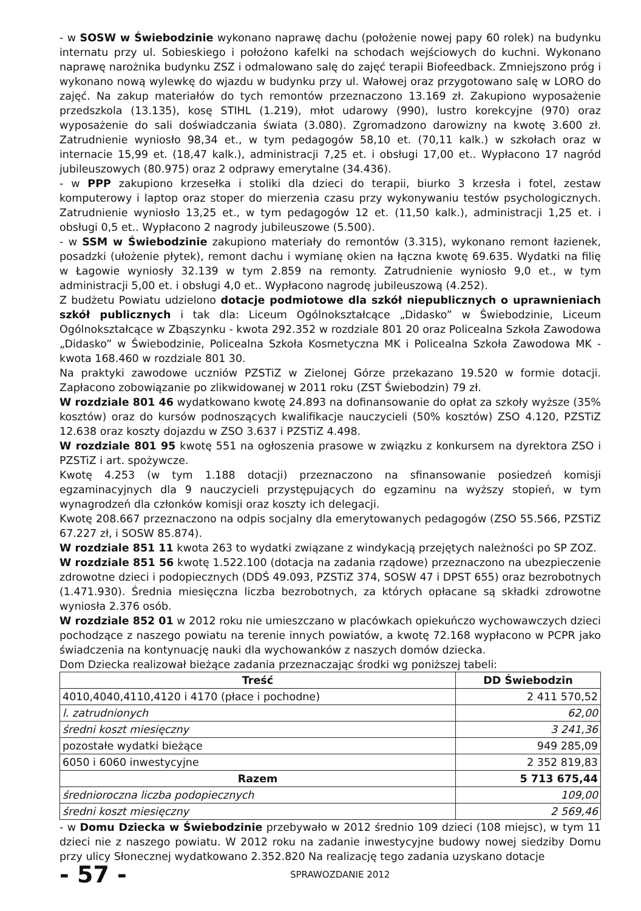- w SOSW w Świebodzinie wykonano naprawę dachu (położenie nowej papy 60 rolek) na budynku internatu przy ul. Sobieskiego i położono kafelki na schodach wejściowych do kuchni. Wykonano naprawę narożnika budynku ZSZ i odmalowano salę do zajęć terapii Biofeedback. Zmniejszono próg i wykonano nową wylewkę do wjazdu w budynku przy ul. Wałowej oraz przygotowano salę w LORO do zajęć. Na zakup materiałów do tych remontów przeznaczono 13.169 zł. Zakupiono wyposażenie przedszkola (13.135), kosę STIHL (1.219), młot udarowy (990), lustro korekcyjne (970) oraz wyposażenie do sali doświadczania świata (3.080). Zgromadzono darowizny na kwotę 3.600 zł. Zatrudnienie wyniosło 98,34 et., w tym pedagogów 58,10 et. (70,11 kalk.) w szkołach oraz w internacie 15,99 et. (18,47 kalk.), administracji 7,25 et. i obsługi 17,00 et.. Wypłacono 17 nagród jubileuszowych (80.975) oraz 2 odprawy emerytalne (34.436).
- w PPP zakupiono krzesełka i stoliki dla dzieci do terapii, biurko 3 krzesła i fotel, zestaw komputerowy i laptop oraz stoper do mierzenia czasu przy wykonywaniu testów psychologicznych. Zatrudnienie wyniosło 13,25 et., w tym pedagogów 12 et. (11,50 kalk.), administracji 1,25 et. i obsługi 0,5 et.. Wypłacono 2 nagrody jubileuszowe (5.500).
- w SSM w Świebodzinie zakupiono materiały do remontów (3.315), wykonano remont łazienek, posadzki (ułożenie płytek), remont dachu i wymianę okien na łączna kwotę 69.635. Wydatki na filię w Łagowie wyniosły 32.139 w tym 2.859 na remonty. Zatrudnienie wyniosło 9,0 et., w tym administracji 5,00 et. i obsługi 4,0 et.. Wypłacono nagrodę jubileuszową (4.252).
Z budżetu Powiatu udzielono dotacje podmiotowe dla szkół niepublicznych o uprawnieniach szkół publicznych i tak dla: Liceum Ogólnokształcące „Didasko” w Świebodzinie, Liceum Ogólnokształcące w Zbąszynku - kwota 292.352 w rozdziale 801 20 oraz Policealna Szkoła Zawodowa „Didasko” w Świebodzinie, Policealna Szkoła Kosmetyczna MK i Policealna Szkoła Zawodowa MK - kwota 168.460 w rozdziale 801 30.
Na praktyki zawodowe uczniów PZSTiZ w Zielonej Górze przekazano 19.520 w formie dotacji. Zapłacono zobowiązanie po zlikwidowanej w 2011 roku (ZST Świebodzin) 79 zł.
W rozdziale 801 46 wydatkowano kwotę 24.893 na dofinansowanie do opłat za szkoły wyższe (35% kosztów) oraz do kursów podnoszących kwalifikacje nauczycieli (50% kosztów) ZSO 4.120, PZSTiZ 12.638 oraz koszty dojazdu w ZSO 3.637 i PZSTiZ 4.498.
W rozdziale 801 95 kwotę 551 na ogłoszenia prasowe w związku z konkursem na dyrektora ZSO i PZSTiZ i art. spożywcze.
Kwotę 4.253 (w tym 1.188 dotacji) przeznaczono na sfinansowanie posiedzeń komisji egzaminacyjnych dla 9 nauczycieli przystępujących do egzaminu na wyższy stopień, w tym wynagrodzeń dla członków komisji oraz koszty ich delegacji.
Kwotę 208.667 przeznaczono na odpis socjalny dla emerytowanych pedagogów (ZSO 55.566, PZSTiZ 67.227 zł, i SOSW 85.874).
W rozdziale 851 11 kwota 263 to wydatki związane z windykacją przejętych należności po SP ZOZ.
W rozdziale 851 56 kwotę 1.522.100 (dotacja na zadania rządowe) przeznaczono na ubezpieczenie zdrowotne dzieci i podopiecznych (DDŚ 49.093, PZSTiZ 374, SOSW 47 i DPST 655) oraz bezrobotnych (1.471.930). Średnia miesięczna liczba bezrobotnych, za których opłacane są składki zdrowotne wyniosła 2.376 osób.
W rozdziale 852 01 w 2012 roku nie umieszczano w placówkach opiekuńczo wychowawczych dzieci pochodzące z naszego powiatu na terenie innych powiatów, a kwotę 72.168 wypłacono w PCPR jako świadczenia na kontynuację nauki dla wychowanków z naszych domów dziecka.
Dom Dziecka realizował bieżące zadania przeznaczając środki wg poniższej tabeli:
| Treść | DD Świebodzin |
| --- | --- |
| 4010,4040,4110,4120 i 4170 (płace i pochodne) | 2 411 570,52 |
| l. zatrudnionych | 62,00 |
| średni koszt miesięczny | 3 241,36 |
| pozostałe wydatki bieżące | 949 285,09 |
| 6050 i 6060 inwestycyjne | 2 352 819,83 |
| Razem | 5 713 675,44 |
| średnioroczna liczba podopiecznych | 109,00 |
| średni koszt miesięczny | 2 569,46 |
- w Domu Dziecka w Świebodzinie przebywało w 2012 średnio 109 dzieci (108 miejsc), w tym 11 dzieci nie z naszego powiatu. W 2012 roku na zadanie inwestycyjne budowy nowej siedziby Domu przy ulicy Słonecznej wydatkowano 2.352.820 Na realizację tego zadania uzyskano dotacje
- 57 - SPRAWOZDANIE 2012